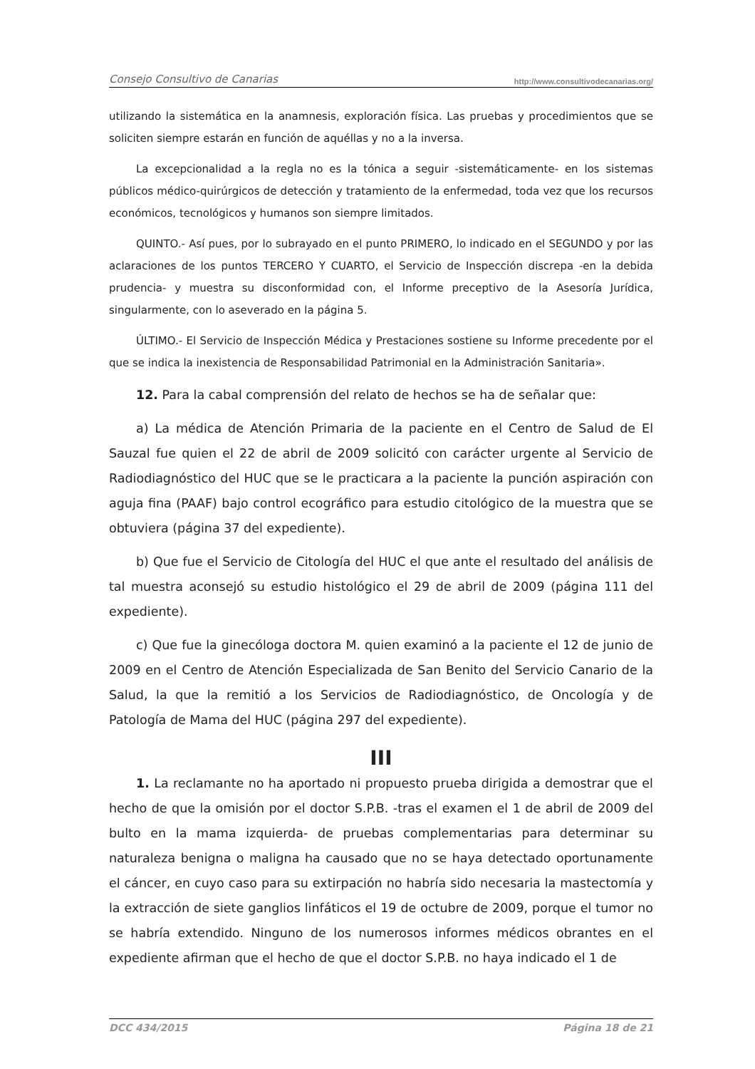Consejo Consultivo de Canarias http://www.consultivodecanarias.org/
utilizando la sistemática en la anamnesis, exploración física. Las pruebas y procedimientos que se soliciten siempre estarán en función de aquéllas y no a la inversa.
La excepcionalidad a la regla no es la tónica a seguir -sistemáticamente- en los sistemas públicos médico-quirúrgicos de detección y tratamiento de la enfermedad, toda vez que los recursos económicos, tecnológicos y humanos son siempre limitados.
QUINTO.- Así pues, por lo subrayado en el punto PRIMERO, lo indicado en el SEGUNDO y por las aclaraciones de los puntos TERCERO Y CUARTO, el Servicio de Inspección discrepa -en la debida prudencia- y muestra su disconformidad con, el Informe preceptivo de la Asesoría Jurídica, singularmente, con lo aseverado en la página 5.
ÚLTIMO.- El Servicio de Inspección Médica y Prestaciones sostiene su Informe precedente por el que se indica la inexistencia de Responsabilidad Patrimonial en la Administración Sanitaria».
12. Para la cabal comprensión del relato de hechos se ha de señalar que:
a) La médica de Atención Primaria de la paciente en el Centro de Salud de El Sauzal fue quien el 22 de abril de 2009 solicitó con carácter urgente al Servicio de Radiodiagnóstico del HUC que se le practicara a la paciente la punción aspiración con aguja fina (PAAF) bajo control ecográfico para estudio citológico de la muestra que se obtuviera (página 37 del expediente).
b) Que fue el Servicio de Citología del HUC el que ante el resultado del análisis de tal muestra aconsejó su estudio histológico el 29 de abril de 2009 (página 111 del expediente).
c) Que fue la ginecóloga doctora M. quien examinó a la paciente el 12 de junio de 2009 en el Centro de Atención Especializada de San Benito del Servicio Canario de la Salud, la que la remitió a los Servicios de Radiodiagnóstico, de Oncología y de Patología de Mama del HUC (página 297 del expediente).
III
1. La reclamante no ha aportado ni propuesto prueba dirigida a demostrar que el hecho de que la omisión por el doctor S.P.B. -tras el examen el 1 de abril de 2009 del bulto en la mama izquierda- de pruebas complementarias para determinar su naturaleza benigna o maligna ha causado que no se haya detectado oportunamente el cáncer, en cuyo caso para su extirpación no habría sido necesaria la mastectomía y la extracción de siete ganglios linfáticos el 19 de octubre de 2009, porque el tumor no se habría extendido. Ninguno de los numerosos informes médicos obrantes en el expediente afirman que el hecho de que el doctor S.P.B. no haya indicado el 1 de
DCC 434/2015 Página 18 de 21